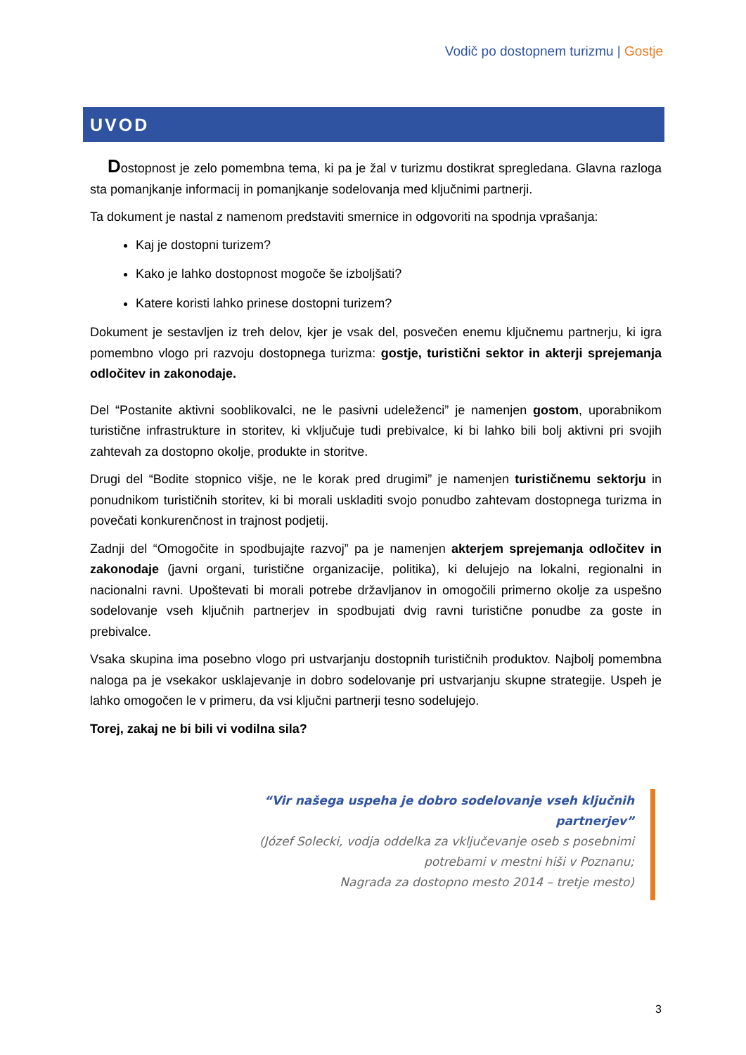Vodič po dostopnem turizmu | Gostje
UVOD
Dostopnost je zelo pomembna tema, ki pa je žal v turizmu dostikrat spregledana. Glavna razloga sta pomanjkanje informacij in pomanjkanje sodelovanja med ključnimi partnerji.
Ta dokument je nastal z namenom predstaviti smernice in odgovoriti na spodnja vprašanja:
Kaj je dostopni turizem?
Kako je lahko dostopnost mogoče še izboljšati?
Katere koristi lahko prinese dostopni turizem?
Dokument je sestavljen iz treh delov, kjer je vsak del, posvečen enemu ključnemu partnerju, ki igra pomembno vlogo pri razvoju dostopnega turizma: gostje, turistični sektor in akterji sprejemanja odločitev in zakonodaje.
Del “Postanite aktivni sooblikovalci, ne le pasivni udeleženci” je namenjen gostom, uporabnikom turistične infrastrukture in storitev, ki vključuje tudi prebivalce, ki bi lahko bili bolj aktivni pri svojih zahtevah za dostopno okolje, produkte in storitve.
Drugi del “Bodite stopnico višje, ne le korak pred drugimi” je namenjen turističnemu sektorju in ponudnikom turističnih storitev, ki bi morali uskladiti svojo ponudbo zahtevam dostopnega turizma in povečati konkurenčnost in trajnost podjetij.
Zadnji del “Omogočite in spodbujajte razvoj” pa je namenjen akterjem sprejemanja odločitev in zakonodaje (javni organi, turistične organizacije, politika), ki delujejo na lokalni, regionalni in nacionalni ravni. Upoštevati bi morali potrebe državljanov in omogočili primerno okolje za uspešno sodelovanje vseh ključnih partnerjev in spodbujati dvig ravni turistične ponudbe za goste in prebivalce.
Vsaka skupina ima posebno vlogo pri ustvarjanju dostopnih turističnih produktov. Najbolj pomembna naloga pa je vsekakor usklajevanje in dobro sodelovanje pri ustvarjanju skupne strategije. Uspeh je lahko omogočen le v primeru, da vsi ključni partnerji tesno sodelujejo.
Torej, zakaj ne bi bili vi vodilna sila?
“Vir našega uspeha je dobro sodelovanje vseh ključnih partnerjev”
(Józef Solecki, vodja oddelka za vključevanje oseb s posebnimi potrebami v mestni hiši v Poznanu;
Nagrada za dostopno mesto 2014 – tretje mesto)
3